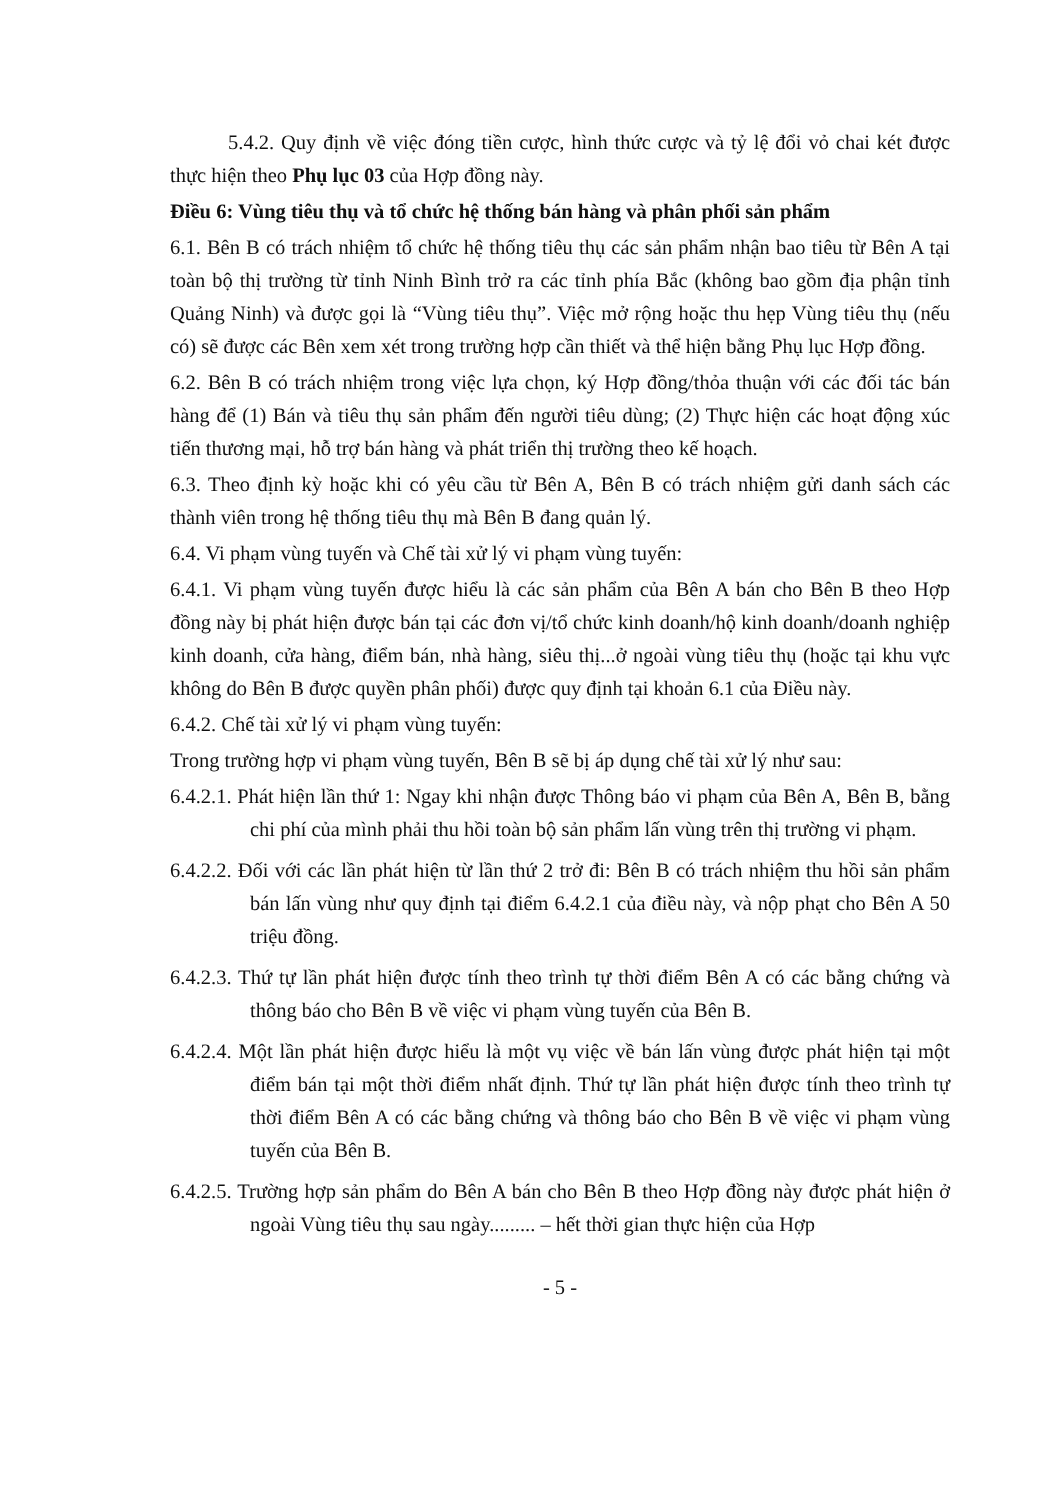5.4.2. Quy định về việc đóng tiền cược, hình thức cược và tỷ lệ đổi vỏ chai két được thực hiện theo Phụ lục 03 của Hợp đồng này.
Điều 6: Vùng tiêu thụ và tổ chức hệ thống bán hàng và phân phối sản phẩm
6.1. Bên B có trách nhiệm tổ chức hệ thống tiêu thụ các sản phẩm nhận bao tiêu từ Bên A tại toàn bộ thị trường từ tỉnh Ninh Bình trở ra các tỉnh phía Bắc (không bao gồm địa phận tỉnh Quảng Ninh) và được gọi là “Vùng tiêu thụ”. Việc mở rộng hoặc thu hẹp Vùng tiêu thụ (nếu có) sẽ được các Bên xem xét trong trường hợp cần thiết và thể hiện bằng Phụ lục Hợp đồng.
6.2. Bên B có trách nhiệm trong việc lựa chọn, ký Hợp đồng/thỏa thuận với các đối tác bán hàng để (1) Bán và tiêu thụ sản phẩm đến người tiêu dùng; (2) Thực hiện các hoạt động xúc tiến thương mại, hỗ trợ bán hàng và phát triển thị trường theo kế hoạch.
6.3. Theo định kỳ hoặc khi có yêu cầu từ Bên A, Bên B có trách nhiệm gửi danh sách các thành viên trong hệ thống tiêu thụ mà Bên B đang quản lý.
6.4. Vi phạm vùng tuyến và Chế tài xử lý vi phạm vùng tuyến:
6.4.1. Vi phạm vùng tuyến được hiểu là các sản phẩm của Bên A bán cho Bên B theo Hợp đồng này bị phát hiện được bán tại các đơn vị/tổ chức kinh doanh/hộ kinh doanh/doanh nghiệp kinh doanh, cửa hàng, điểm bán, nhà hàng, siêu thị...ở ngoài vùng tiêu thụ (hoặc tại khu vực không do Bên B được quyền phân phối) được quy định tại khoản 6.1 của Điều này.
6.4.2. Chế tài xử lý vi phạm vùng tuyến:
Trong trường hợp vi phạm vùng tuyến, Bên B sẽ bị áp dụng chế tài xử lý như sau:
6.4.2.1. Phát hiện lần thứ 1: Ngay khi nhận được Thông báo vi phạm của Bên A, Bên B, bằng chi phí của mình phải thu hồi toàn bộ sản phẩm lấn vùng trên thị trường vi phạm.
6.4.2.2. Đối với các lần phát hiện từ lần thứ 2 trở đi: Bên B có trách nhiệm thu hồi sản phẩm bán lấn vùng như quy định tại điểm 6.4.2.1 của điều này, và nộp phạt cho Bên A 50 triệu đồng.
6.4.2.3. Thứ tự lần phát hiện được tính theo trình tự thời điểm Bên A có các bằng chứng và thông báo cho Bên B về việc vi phạm vùng tuyến của Bên B.
6.4.2.4. Một lần phát hiện được hiểu là một vụ việc về bán lấn vùng được phát hiện tại một điểm bán tại một thời điểm nhất định. Thứ tự lần phát hiện được tính theo trình tự thời điểm Bên A có các bằng chứng và thông báo cho Bên B về việc vi phạm vùng tuyến của Bên B.
6.4.2.5. Trường hợp sản phẩm do Bên A bán cho Bên B theo Hợp đồng này được phát hiện ở ngoài Vùng tiêu thụ sau ngày......... – hết thời gian thực hiện của Hợp
- 5 -